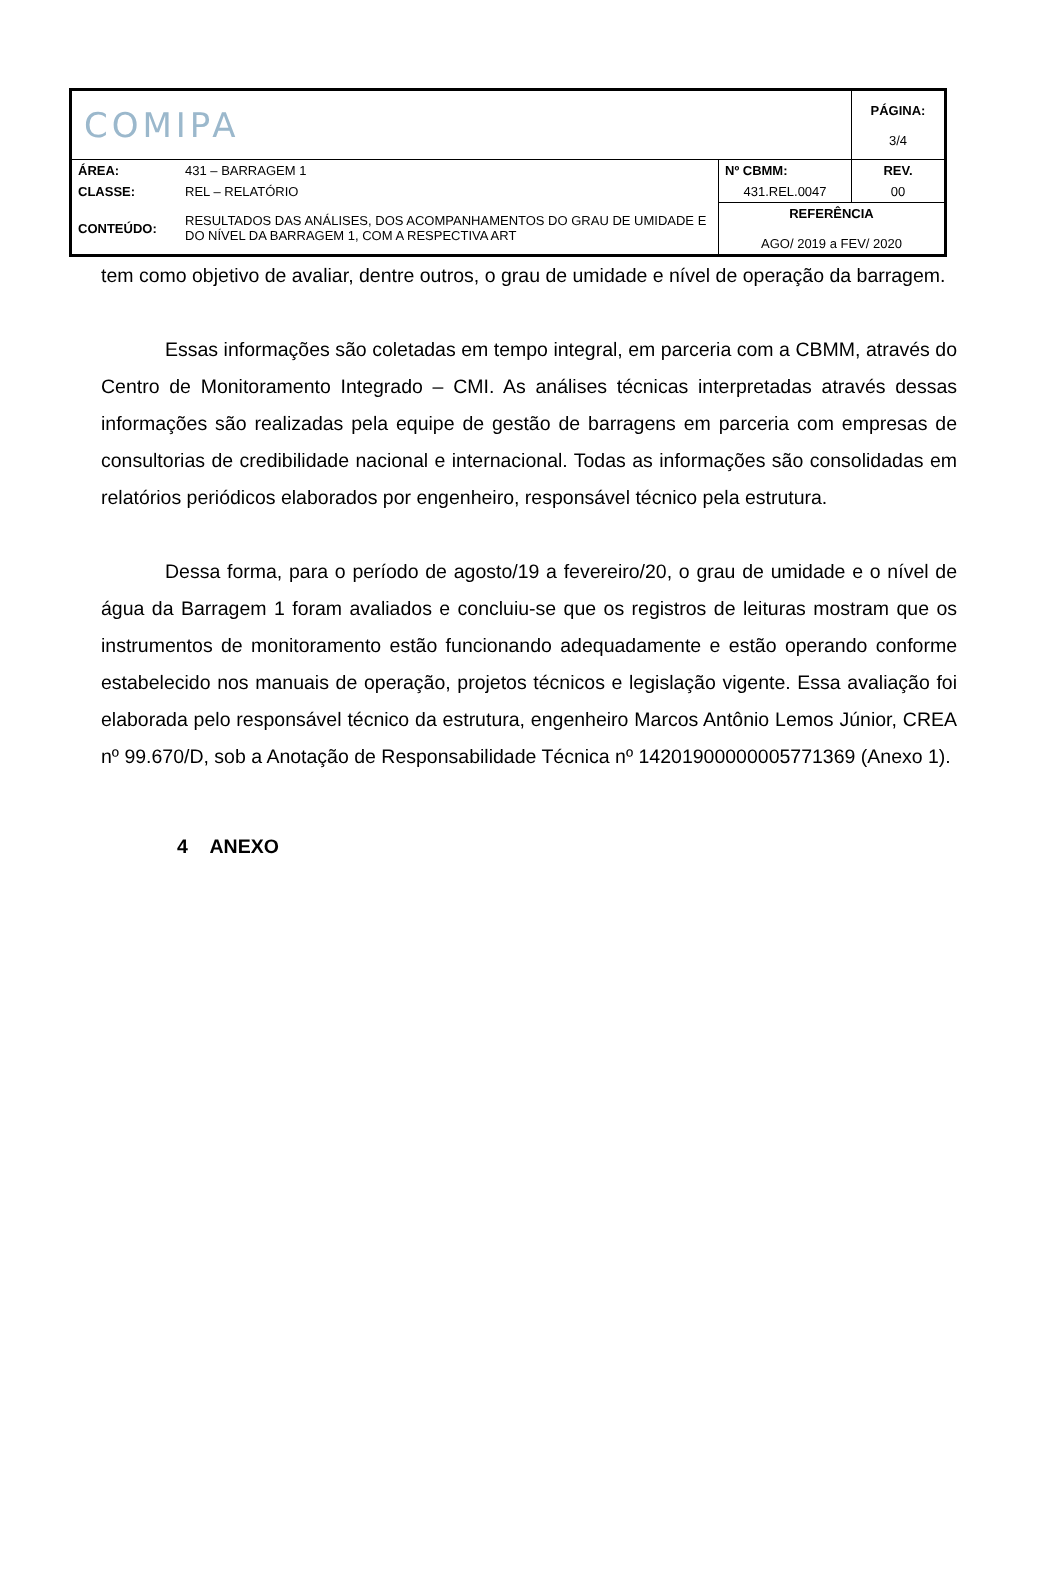| COMIPA | | | PÁGINA: 3/4 |
| ÁREA: | 431 – BARRAGEM 1 | Nº CBMM: | REV. |
| CLASSE: | REL – RELATÓRIO | 431.REL.0047 | 00 |
| CONTEÚDO: | RESULTADOS DAS ANÁLISES, DOS ACOMPANHAMENTOS DO GRAU DE UMIDADE E DO NÍVEL DA BARRAGEM 1, COM A RESPECTIVA ART | REFERÊNCIA AGO/ 2019 a FEV/ 2020 | |
tem como objetivo de avaliar, dentre outros, o grau de umidade e nível de operação da barragem.
Essas informações são coletadas em tempo integral, em parceria com a CBMM, através do Centro de Monitoramento Integrado – CMI. As análises técnicas interpretadas através dessas informações são realizadas pela equipe de gestão de barragens em parceria com empresas de consultorias de credibilidade nacional e internacional. Todas as informações são consolidadas em relatórios periódicos elaborados por engenheiro, responsável técnico pela estrutura.
Dessa forma, para o período de agosto/19 a fevereiro/20, o grau de umidade e o nível de água da Barragem 1 foram avaliados e concluiu-se que os registros de leituras mostram que os instrumentos de monitoramento estão funcionando adequadamente e estão operando conforme estabelecido nos manuais de operação, projetos técnicos e legislação vigente. Essa avaliação foi elaborada pelo responsável técnico da estrutura, engenheiro Marcos Antônio Lemos Júnior, CREA nº 99.670/D, sob a Anotação de Responsabilidade Técnica nº 14201900000005771369 (Anexo 1).
4 ANEXO